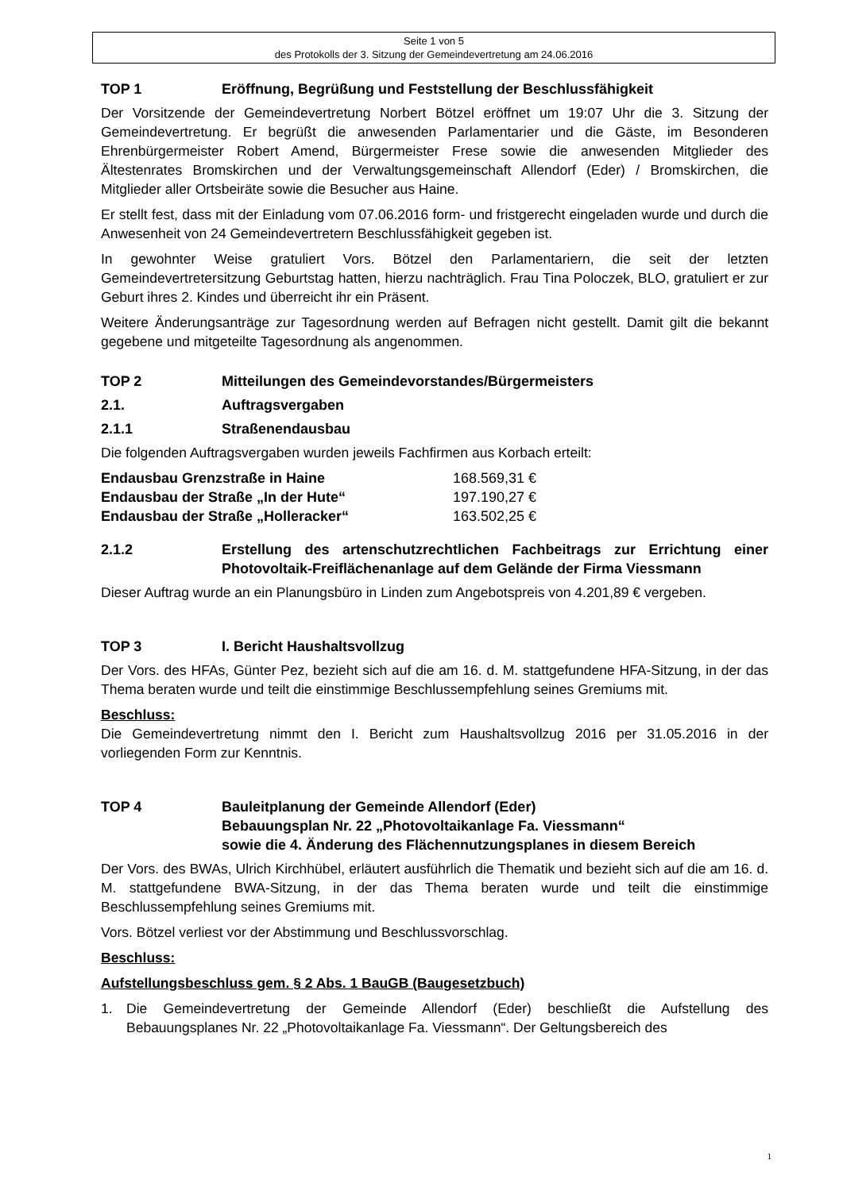Seite 1 von 5
des Protokolls der 3. Sitzung der Gemeindevertretung am 24.06.2016
TOP 1 Eröffnung, Begrüßung und Feststellung der Beschlussfähigkeit
Der Vorsitzende der Gemeindevertretung Norbert Bötzel eröffnet um 19:07 Uhr die 3. Sitzung der Gemeindevertretung. Er begrüßt die anwesenden Parlamentarier und die Gäste, im Besonderen Ehrenbürgermeister Robert Amend, Bürgermeister Frese sowie die anwesenden Mitglieder des Ältestenrates Bromskirchen und der Verwaltungsgemeinschaft Allendorf (Eder) / Bromskirchen, die Mitglieder aller Ortsbeiräte sowie die Besucher aus Haine.
Er stellt fest, dass mit der Einladung vom 07.06.2016 form- und fristgerecht eingeladen wurde und durch die Anwesenheit von 24 Gemeindevertretern Beschlussfähigkeit gegeben ist.
In gewohnter Weise gratuliert Vors. Bötzel den Parlamentariern, die seit der letzten Gemeindevertretersitzung Geburtstag hatten, hierzu nachträglich. Frau Tina Poloczek, BLO, gratuliert er zur Geburt ihres 2. Kindes und überreicht ihr ein Präsent.
Weitere Änderungsanträge zur Tagesordnung werden auf Befragen nicht gestellt. Damit gilt die bekannt gegebene und mitgeteilte Tagesordnung als angenommen.
TOP 2 Mitteilungen des Gemeindevorstandes/Bürgermeisters
2.1. Auftragsvergaben
2.1.1 Straßenendausbau
Die folgenden Auftragsvergaben wurden jeweils Fachfirmen aus Korbach erteilt:
| Endausbau Grenzstraße in Haine | 168.569,31 € |
| Endausbau der Straße „In der Hute“ | 197.190,27 € |
| Endausbau der Straße „Holleracker“ | 163.502,25 € |
2.1.2 Erstellung des artenschutzrechtlichen Fachbeitrags zur Errichtung einer Photovoltaik-Freiflächenanlage auf dem Gelände der Firma Viessmann
Dieser Auftrag wurde an ein Planungsbüro in Linden zum Angebotspreis von 4.201,89 € vergeben.
TOP 3 I. Bericht Haushaltsvollzug
Der Vors. des HFAs, Günter Pez, bezieht sich auf die am 16. d. M. stattgefundene HFA-Sitzung, in der das Thema beraten wurde und teilt die einstimmige Beschlussempfehlung seines Gremiums mit.
Beschluss:
Die Gemeindevertretung nimmt den I. Bericht zum Haushaltsvollzug 2016 per 31.05.2016 in der vorliegenden Form zur Kenntnis.
TOP 4 Bauleitplanung der Gemeinde Allendorf (Eder)
Bebauungsplan Nr. 22 „Photovoltaikanlage Fa. Viessmann“
sowie die 4. Änderung des Flächennutzungsplanes in diesem Bereich
Der Vors. des BWAs, Ulrich Kirchhübel, erläutert ausführlich die Thematik und bezieht sich auf die am 16. d. M. stattgefundene BWA-Sitzung, in der das Thema beraten wurde und teilt die einstimmige Beschlussempfehlung seines Gremiums mit.
Vors. Bötzel verliest vor der Abstimmung und Beschlussvorschlag.
Beschluss:
Aufstellungsbeschluss gem. § 2 Abs. 1 BauGB (Baugesetzbuch)
1. Die Gemeindevertretung der Gemeinde Allendorf (Eder) beschließt die Aufstellung des Bebauungsplanes Nr. 22 „Photovoltaikanlage Fa. Viessmann“. Der Geltungsbereich des
1